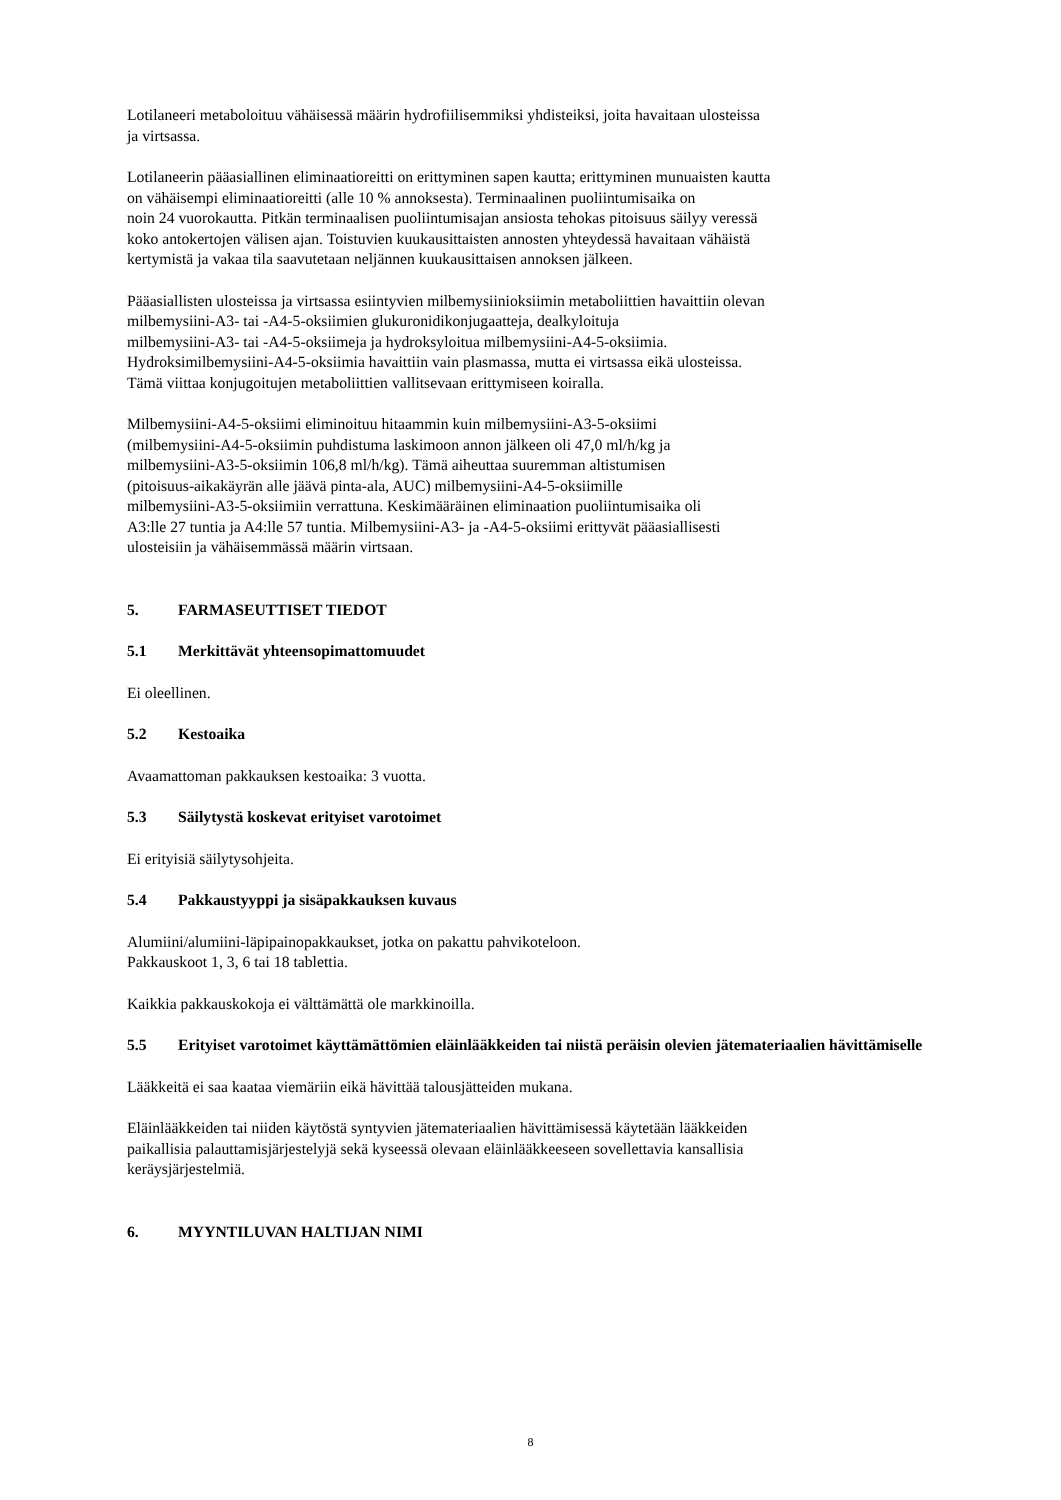Lotilaneeri metaboloituu vähäisessä määrin hydrofiilisemmiksi yhdisteiksi, joita havaitaan ulosteissa
ja virtsassa.
Lotilaneerin pääasiallinen eliminaatioreitti on erittyminen sapen kautta; erittyminen munuaisten kautta
on vähäisempi eliminaatioreitti (alle 10 % annoksesta). Terminaalinen puoliintumisaika on
noin 24 vuorokautta. Pitkän terminaalisen puoliintumisajan ansiosta tehokas pitoisuus säilyy veressä
koko antokertojen välisen ajan. Toistuvien kuukausittaisten annosten yhteydessä havaitaan vähäistä
kertymistä ja vakaa tila saavutetaan neljännen kuukausittaisen annoksen jälkeen.
Pääasiallisten ulosteissa ja virtsassa esiintyvien milbemysiinioksiimin metaboliittien havaittiin olevan
milbemysiini-A3- tai -A4-5-oksiimien glukuronidikonjugaatteja, dealkyloituja
milbemysiini-A3- tai -A4-5-oksiimeja ja hydroksyloitua milbemysiini-A4-5-oksiimia.
Hydroksimilbemysiini-A4-5-oksiimia havaittiin vain plasmassa, mutta ei virtsassa eikä ulosteissa.
Tämä viittaa konjugoitujen metaboliittien vallitsevaan erittymiseen koiralla.
Milbemysiini-A4-5-oksiimi eliminoituu hitaammin kuin milbemysiini-A3-5-oksiimi
(milbemysiini-A4-5-oksiimin puhdistuma laskimoon annon jälkeen oli 47,0 ml/h/kg ja
milbemysiini-A3-5-oksiimin 106,8 ml/h/kg). Tämä aiheuttaa suuremman altistumisen
(pitoisuus-aikakäyrän alle jäävä pinta-ala, AUC) milbemysiini-A4-5-oksiimille
milbemysiini-A3-5-oksiimiin verrattuna. Keskimääräinen eliminaation puoliintumisaika oli
A3:lle 27 tuntia ja A4:lle 57 tuntia. Milbemysiini-A3- ja -A4-5-oksiimi erittyvät pääasiallisesti
ulosteisiin ja vähäisemmässä määrin virtsaan.
5. FARMASEUTTISET TIEDOT
5.1 Merkittävät yhteensopimattomuudet
Ei oleellinen.
5.2 Kestoaika
Avaamattoman pakkauksen kestoaika: 3 vuotta.
5.3 Säilytystä koskevat erityiset varotoimet
Ei erityisiä säilytysohjeita.
5.4 Pakkaustyyppi ja sisäpakkauksen kuvaus
Alumiini/alumiini-läpipainopakkaukset, jotka on pakattu pahvikoteloon.
Pakkauskoot 1, 3, 6 tai 18 tablettia.
Kaikkia pakkauskokoja ei välttämättä ole markkinoilla.
5.5 Erityiset varotoimet käyttämättömien eläinlääkkeiden tai niistä peräisin olevien jätemateriaalien hävittämiselle
Lääkkeitä ei saa kaataa viemäriin eikä hävittää talousjätteiden mukana.
Eläinlääkkeiden tai niiden käytöstä syntyvien jätemateriaalien hävittämisessä käytetään lääkkeiden
paikallisia palauttamisjärjestelyjä sekä kyseessä olevaan eläinlääkkeeseen sovellettavia kansallisia
keräysjärjestelmiä.
6. MYYNTILUVAN HALTIJAN NIMI
8